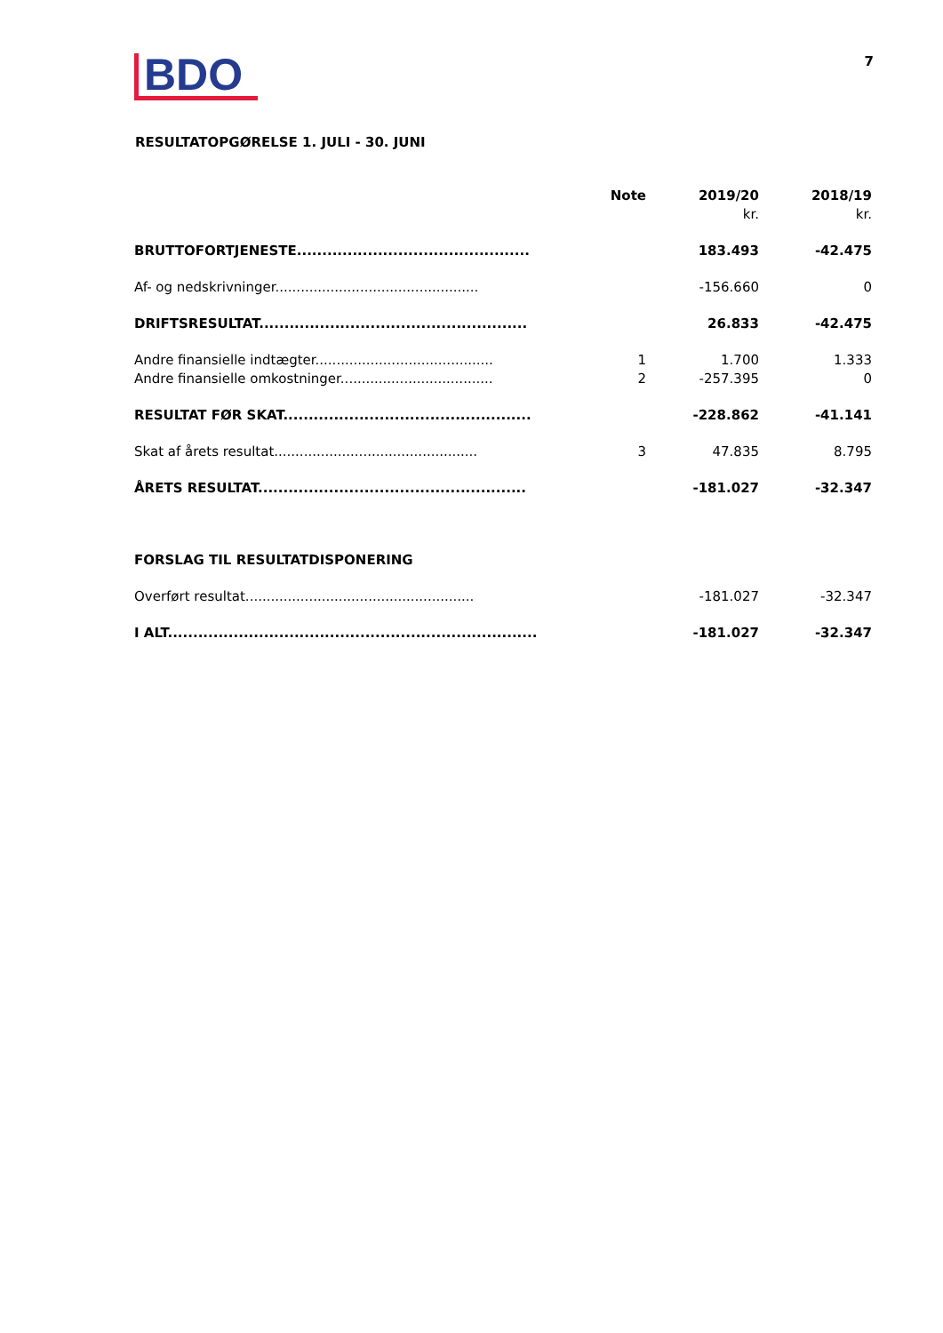BDO
7
RESULTATOPGØRELSE 1. JULI - 30. JUNI
| | Note | 2019/20 | 2018/19 |
| --- | --- | --- | --- |
| | | kr. | kr. |
| BRUTTOFORTJENESTE.............................................. | | 183.493 | -42.475 |
| Af- og nedskrivninger................................................ | | -156.660 | 0 |
| DRIFTSRESULTAT..................................................... | | 26.833 | -42.475 |
| Andre finansielle indtægter.......................................... | 1 | 1.700 | 1.333 |
| Andre finansielle omkostninger.................................... | 2 | -257.395 | 0 |
| RESULTAT FØR SKAT................................................. | | -228.862 | -41.141 |
| Skat af årets resultat................................................ | 3 | 47.835 | 8.795 |
| ÅRETS RESULTAT..................................................... | | -181.027 | -32.347 |
| FORSLAG TIL RESULTATDISPONERING | | | |
| Overført resultat...................................................... | | -181.027 | -32.347 |
| I ALT......................................................................... | | -181.027 | -32.347 |